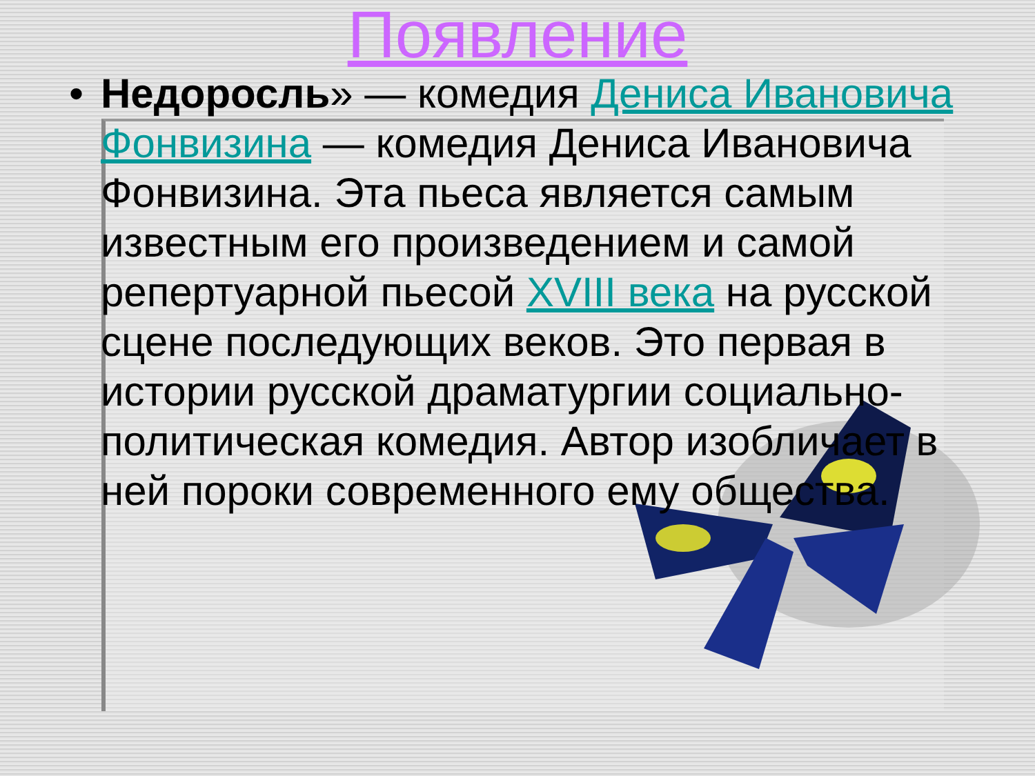Появление
• Недоросль» — комедия Дениса Ивановича Фонвизина — комедия Дениса Ивановича Фонвизина. Эта пьеса является самым известным его произведением и самой репертуарной пьесой XVIII века на русской сцене последующих веков. Это первая в истории русской драматургии социально-политическая комедия. Автор изобличает в ней пороки современного ему общества.